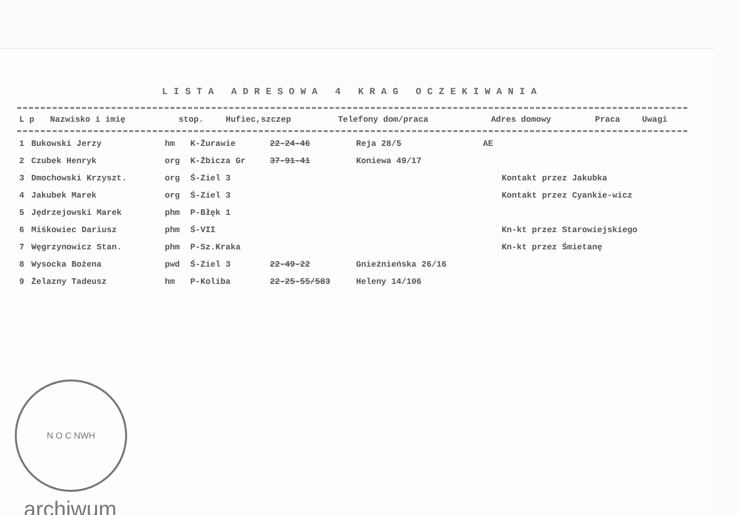LISTA ADRESOWA 4 KRAG OCZEKIWANIA
| L p | Nazwisko i imię | stop. | Hufiec,szczep | Telefony dom/praca | Adres domowy | Praca | Uwagi |
| --- | --- | --- | --- | --- | --- | --- | --- |
| 1 | Bukowski Jerzy | hm | K-Żurawie | 22-24-46 | Reja 28/5 | AE | |
| 2 | Czubek Henryk | org | K-Żbicza Gr | 37-91-41 | Koniewa 49/17 | | |
| 3 | Dmochowski Krzyszt. | org | Ś-Ziel 3 | | | | Kontakt przez Jakubka |
| 4 | Jakubek Marek | org | Ś-Ziel 3 | | | | Kontakt przez Cyankie-wicz |
| 5 | Jędrzejowski Marek | phm | P-Błęk 1 | | | | |
| 6 | Miśkowiec Dariusz | phm | Ś-VII | | | | Kn-kt przez Starowiejskiego |
| 7 | Węgrzynowicz Stan. | phm | P-Sz.Kraka | | | | Kn-kt przez Śmietanę |
| 8 | Wysocka Bożena | pwd | Ś-Ziel 3 | 22-49-22 | Gnieźnieńska 26/16 | | |
| 9 | Żelazny Tadeusz | hm | P-Koliba | 22-25-55/583 | Heleny 14/106 | | |
N O C NWH
archiwum